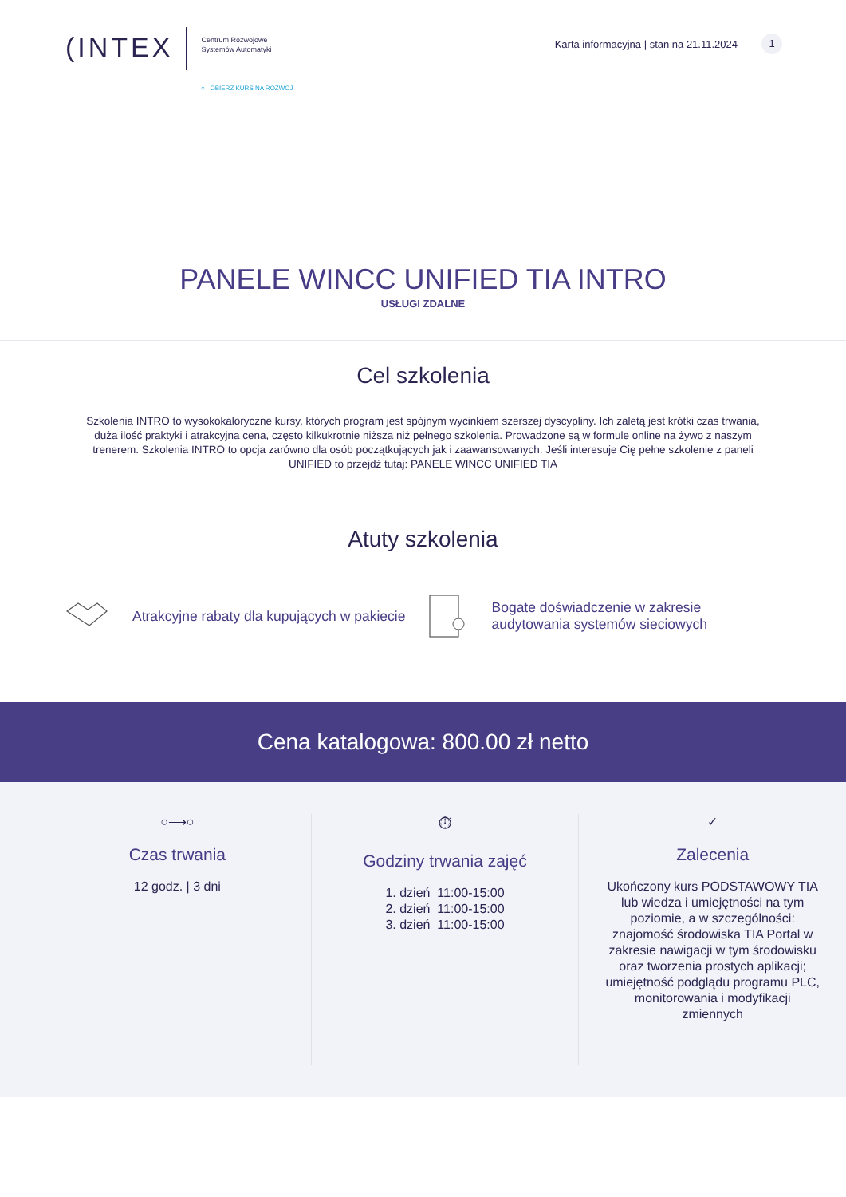(INTEX
Centrum Rozwojowe
Systemów Automatyki
○ OBIERZ KURS NA ROZWÓJ
Karta informacyjna | stan na 21.11.2024 1
PANELE WINCC UNIFIED TIA INTRO
USŁUGI ZDALNE
Cel szkolenia
Szkolenia INTRO to wysokokaloryczne kursy, których program jest spójnym wycinkiem szerszej dyscypliny. Ich zaletą jest krótki czas trwania, duża ilość praktyki i atrakcyjna cena, często kilkukrotnie niższa niż pełnego szkolenia. Prowadzone są w formule online na żywo z naszym trenerem. Szkolenia INTRO to opcja zarówno dla osób początkujących jak i zaawansowanych. Jeśli interesuje Cię pełne szkolenie z paneli UNIFIED to przejdź tutaj: PANELE WINCC UNIFIED TIA
Atuty szkolenia
Atrakcyjne rabaty dla kupujących w pakiecie
Bogate doświadczenie w zakresie audytowania systemów sieciowych
Cena katalogowa: 800.00 zł netto
○⟶○
Czas trwania
12 godz. | 3 dni
⏱
Godziny trwania zajęć
1. dzień 11:00-15:00
2. dzień 11:00-15:00
3. dzień 11:00-15:00
✓
Zalecenia
Ukończony kurs PODSTAWOWY TIA lub wiedza i umiejętności na tym poziomie, a w szczególności: znajomość środowiska TIA Portal w zakresie nawigacji w tym środowisku oraz tworzenia prostych aplikacji; umiejętność podglądu programu PLC, monitorowania i modyfikacji zmiennych